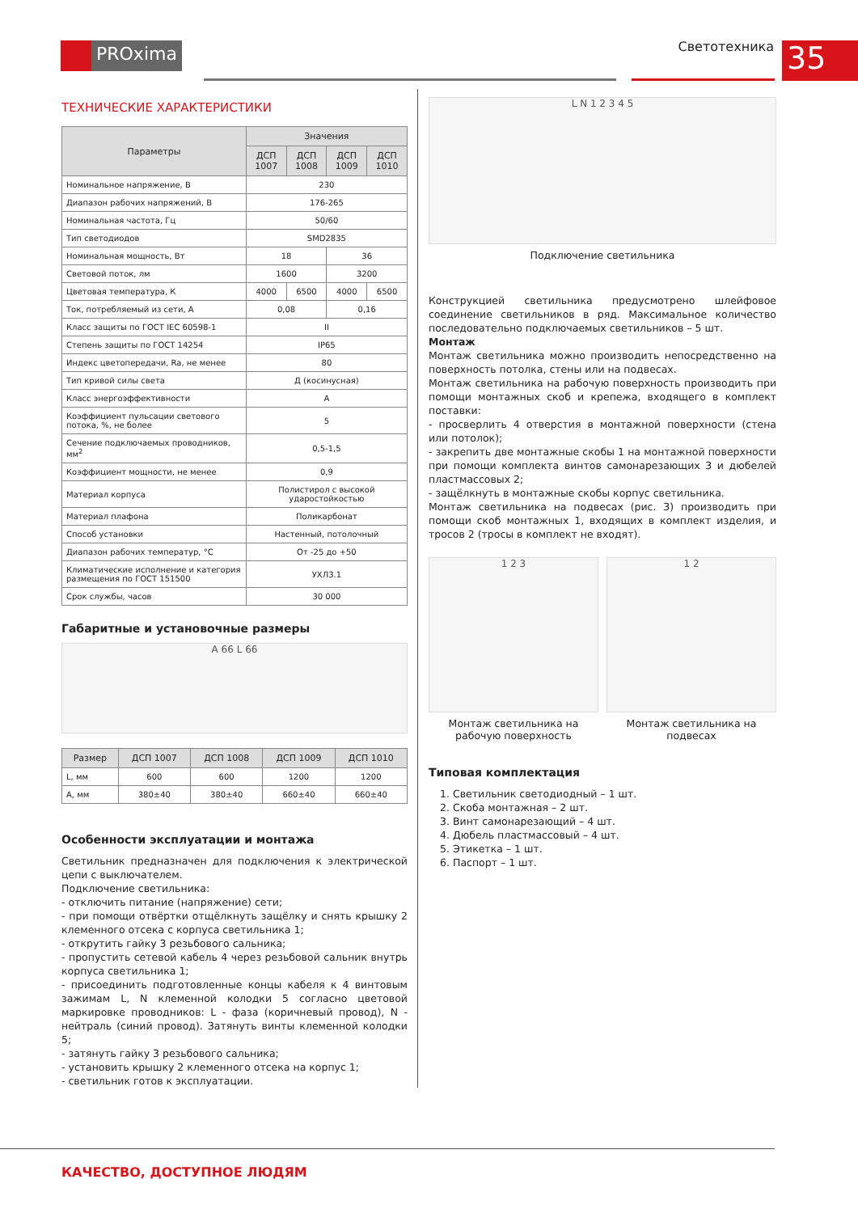PROxima Светотехника 35
ТЕХНИЧЕСКИЕ ХАРАКТЕРИСТИКИ
| Параметры | Значения | | | |
| --- | --- | --- | --- | --- |
| | ДСП 1007 | ДСП 1008 | ДСП 1009 | ДСП 1010 |
| Номинальное напряжение, В | 230 | | | |
| Диапазон рабочих напряжений, В | 176-265 | | | |
| Номинальная частота, Гц | 50/60 | | | |
| Тип светодиодов | SMD2835 | | | |
| Номинальная мощность, Вт | 18 | | 36 | |
| Световой поток, лм | 1600 | | 3200 | |
| Цветовая температура, К | 4000 | 6500 | 4000 | 6500 |
| Ток, потребляемый из сети, А | 0,08 | | 0,16 | |
| Класс защиты по ГОСТ IEC 60598-1 | II | | | |
| Степень защиты по ГОСТ 14254 | IP65 | | | |
| Индекс цветопередачи, Ra, не менее | 80 | | | |
| Тип кривой силы света | Д (косинусная) | | | |
| Класс энергоэффективности | A | | | |
| Коэффициент пульсации светового потока, %, не более | 5 | | | |
| Сечение подключаемых проводников, мм<sup>2</sup> | 0,5-1,5 | | | |
| Коэффициент мощности, не менее | 0,9 | | | |
| Материал корпуса | Полистирол с высокой ударостойкостью | | | |
| Материал плафона | Поликарбонат | | | |
| Способ установки | Настенный, потолочный | | | |
| Диапазон рабочих температур, °С | От -25 до +50 | | | |
| Климатические исполнение и категория размещения по ГОСТ 151500 | УХЛ3.1 | | | |
| Срок службы, часов | 30 000 | | | |
Габаритные и установочные размеры
A 66 L 66
| Размер | ДСП 1007 | ДСП 1008 | ДСП 1009 | ДСП 1010 |
| --- | --- | --- | --- | --- |
| L, мм | 600 | 600 | 1200 | 1200 |
| A, мм | 380±40 | 380±40 | 660±40 | 660±40 |
Особенности эксплуатации и монтажа
Светильник предназначен для подключения к электрической цепи с выключателем.
Подключение светильника:
- отключить питание (напряжение) сети;
- при помощи отвёртки отщёлкнуть защёлку и снять крышку 2 клеменного отсека с корпуса светильника 1;
- открутить гайку 3 резьбового сальника;
- пропустить сетевой кабель 4 через резьбовой сальник внутрь корпуса светильника 1;
- присоединить подготовленные концы кабеля к 4 винтовым зажимам L, N клеменной колодки 5 согласно цветовой маркировке проводников: L - фаза (коричневый провод), N - нейтраль (синий провод). Затянуть винты клеменной колодки 5;
- затянуть гайку 3 резьбового сальника;
- установить крышку 2 клеменного отсека на корпус 1;
- светильник готов к эксплуатации.
L N 1 2 3 4 5
Подключение светильника
Конструкцией светильника предусмотрено шлейфовое соединение светильников в ряд. Максимальное количество последовательно подключаемых светильников – 5 шт.
Монтаж
Монтаж светильника можно производить непосредственно на поверхность потолка, стены или на подвесах.
Монтаж светильника на рабочую поверхность производить при помощи монтажных скоб и крепежа, входящего в комплект поставки:
- просверлить 4 отверстия в монтажной поверхности (стена или потолок);
- закрепить две монтажные скобы 1 на монтажной поверхности при помощи комплекта винтов самонарезающих 3 и дюбелей пластмассовых 2;
- защёлкнуть в монтажные скобы корпус светильника.
Монтаж светильника на подвесах (рис. 3) производить при помощи скоб монтажных 1, входящих в комплект изделия, и тросов 2 (тросы в комплект не входят).
1 2 3
Монтаж светильника на рабочую поверхность
1 2
Монтаж светильника на подвесах
Типовая комплектация
1. Светильник светодиодный – 1 шт.
2. Скоба монтажная – 2 шт.
3. Винт самонарезающий – 4 шт.
4. Дюбель пластмассовый – 4 шт.
5. Этикетка – 1 шт.
6. Паспорт – 1 шт.
КАЧЕСТВО, ДОСТУПНОЕ ЛЮДЯМ